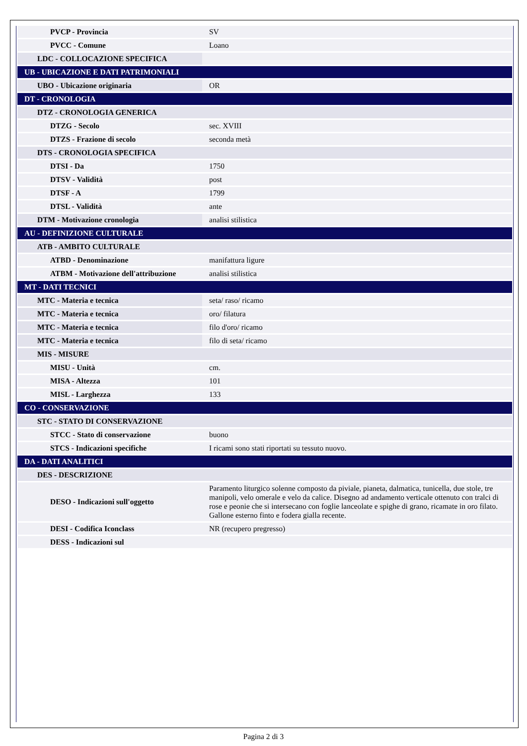| PVCP - Provincia | SV |
| PVCC - Comune | Loano |
| LDC - COLLOCAZIONE SPECIFICA | |
| UB - UBICAZIONE E DATI PATRIMONIALI | |
| UBO - Ubicazione originaria | OR |
| DT - CRONOLOGIA | |
| DTZ - CRONOLOGIA GENERICA | |
| DTZG - Secolo | sec. XVIII |
| DTZS - Frazione di secolo | seconda metà |
| DTS - CRONOLOGIA SPECIFICA | |
| DTSI - Da | 1750 |
| DTSV - Validità | post |
| DTSF - A | 1799 |
| DTSL - Validità | ante |
| DTM - Motivazione cronologia | analisi stilistica |
| AU - DEFINIZIONE CULTURALE | |
| ATB - AMBITO CULTURALE | |
| ATBD - Denominazione | manifattura ligure |
| ATBM - Motivazione dell'attribuzione | analisi stilistica |
| MT - DATI TECNICI | |
| MTC - Materia e tecnica | seta/ raso/ ricamo |
| MTC - Materia e tecnica | oro/ filatura |
| MTC - Materia e tecnica | filo d'oro/ ricamo |
| MTC - Materia e tecnica | filo di seta/ ricamo |
| MIS - MISURE | |
| MISU - Unità | cm. |
| MISA - Altezza | 101 |
| MISL - Larghezza | 133 |
| CO - CONSERVAZIONE | |
| STC - STATO DI CONSERVAZIONE | |
| STCC - Stato di conservazione | buono |
| STCS - Indicazioni specifiche | I ricami sono stati riportati su tessuto nuovo. |
| DA - DATI ANALITICI | |
| DES - DESCRIZIONE | |
| DESO - Indicazioni sull'oggetto | Paramento liturgico solenne composto da piviale, pianeta, dalmatica, tunicella, due stole, tre manipoli, velo omerale e velo da calice. Disegno ad andamento verticale ottenuto con tralci di rose e peonie che si intersecano con foglie lanceolate e spighe di grano, ricamate in oro filato. Gallone esterno finto e fodera gialla recente. |
| DESI - Codifica Iconclass | NR (recupero pregresso) |
| DESS - Indicazioni sul | |
Pagina 2 di 3